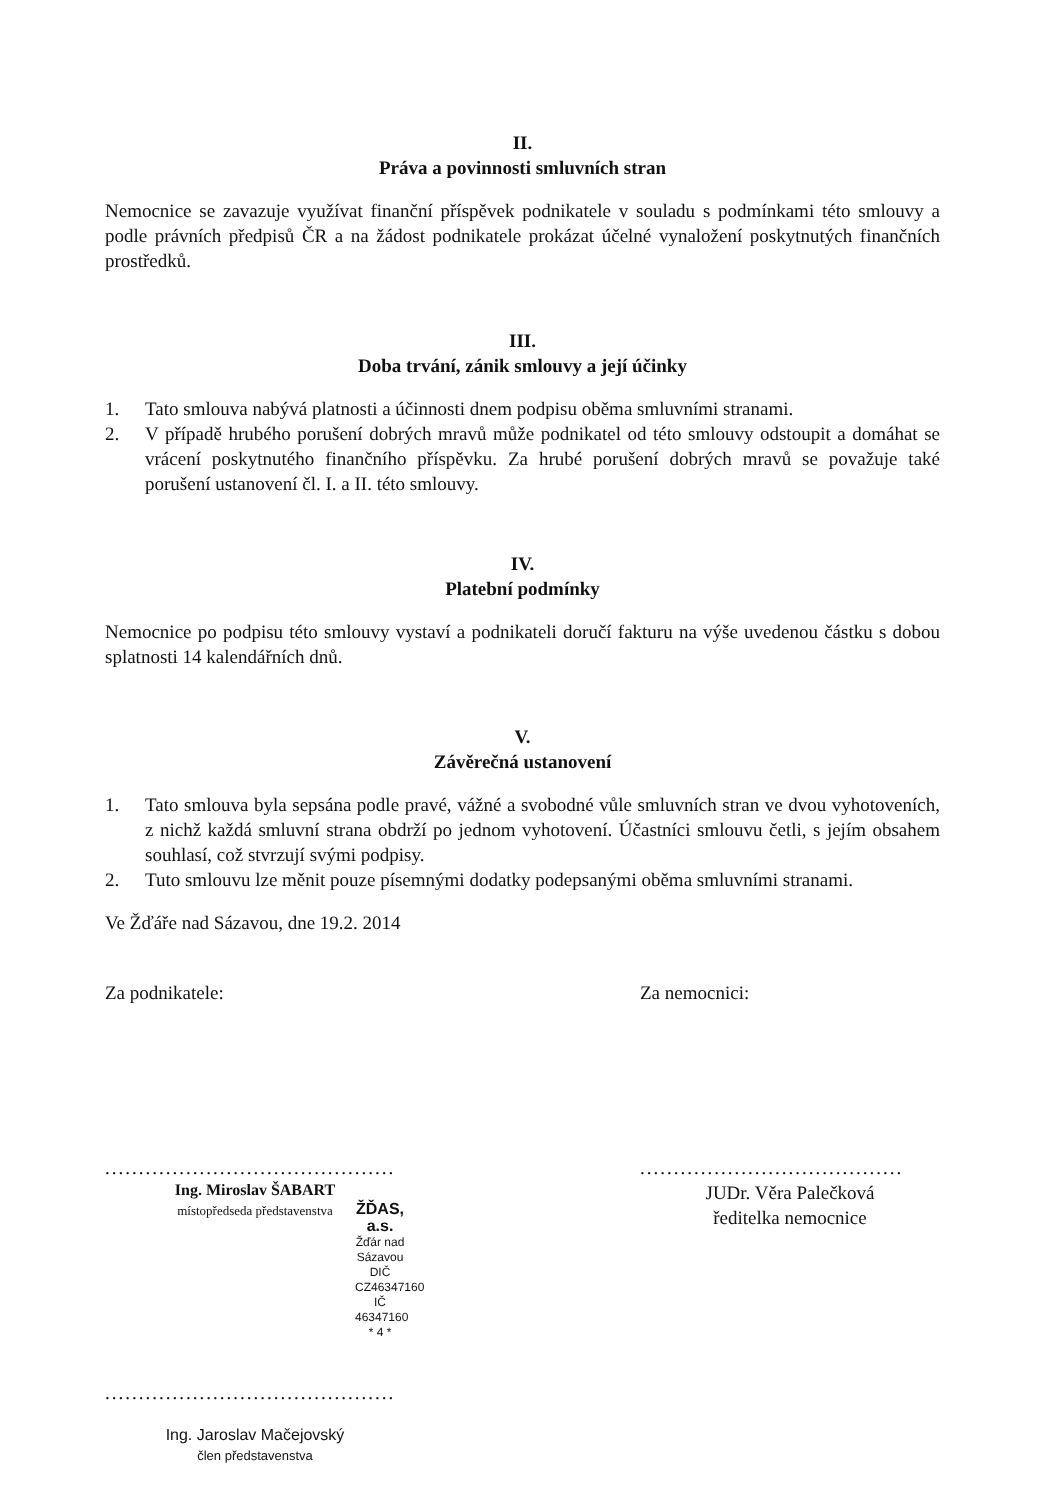II.
Práva a povinnosti smluvních stran
Nemocnice se zavazuje využívat finanční příspěvek podnikatele v souladu s podmínkami této smlouvy a podle právních předpisů ČR a na žádost podnikatele prokázat účelné vynaložení poskytnutých finančních prostředků.
III.
Doba trvání, zánik smlouvy a její účinky
1. Tato smlouva nabývá platnosti a účinnosti dnem podpisu oběma smluvními stranami.
2. V případě hrubého porušení dobrých mravů může podnikatel od této smlouvy odstoupit a domáhat se vrácení poskytnutého finančního příspěvku. Za hrubé porušení dobrých mravů se považuje také porušení ustanovení čl. I. a II. této smlouvy.
IV.
Platební podmínky
Nemocnice po podpisu této smlouvy vystaví a podnikateli doručí fakturu na výše uvedenou částku s dobou splatnosti 14 kalendářních dnů.
V.
Závěrečná ustanovení
1. Tato smlouva byla sepsána podle pravé, vážné a svobodné vůle smluvních stran ve dvou vyhotoveních, z nichž každá smluvní strana obdrží po jednom vyhotovení. Účastníci smlouvu četli, s jejím obsahem souhlasí, což stvrzují svými podpisy.
2. Tuto smlouvu lze měnit pouze písemnými dodatky podepsanými oběma smluvními stranami.
Ve Žďáře nad Sázavou, dne 19.2. 2014
Za podnikatele:
...........................................
Ing. Miroslav ŠABART
místopředseda představenstva
ŽĎAS, a.s.
Žďár nad Sázavou
DIČ CZ46347160 IČ 46347160
* 4 *
...........................................
Ing. Jaroslav Mačejovský
člen představenstva
Za nemocnici:
.......................................
JUDr. Věra Palečková
ředitelka nemocnice